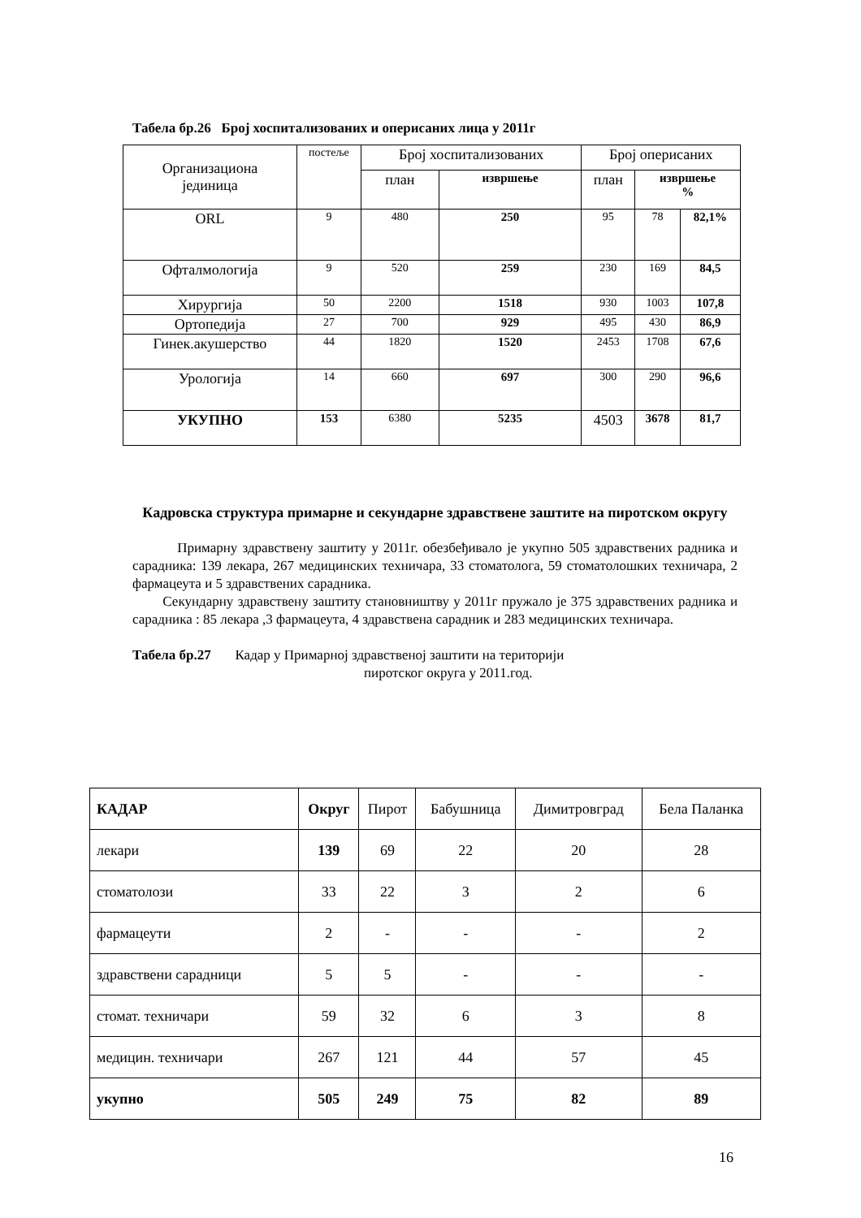Табела бр.26 Број хоспитализованих и оперисаних лица у 2011г
| Организациона јединица | постеље | Број хоспитализованих | | Број оперисаних | | |
| | | план | извршење | план | извршење % | |
| ORL | 9 | 480 | 250 | 95 | 78 | 82,1% |
| Офталмологија | 9 | 520 | 259 | 230 | 169 | 84,5 |
| Хирургија | 50 | 2200 | 1518 | 930 | 1003 | 107,8 |
| Ортопедија | 27 | 700 | 929 | 495 | 430 | 86,9 |
| Гинек.акушерство | 44 | 1820 | 1520 | 2453 | 1708 | 67,6 |
| Урологија | 14 | 660 | 697 | 300 | 290 | 96,6 |
| УКУПНО | 153 | 6380 | 5235 | 4503 | 3678 | 81,7 |
Кадровска структура примарне и секундарне здравствене заштите на пиротском округу
Примарну здравствену заштиту у 2011г. обезбеђивало је укупно 505 здравствених радника и сарадника: 139 лекара, 267 медицинских техничара, 33 стоматолога, 59 стоматолошких техничара, 2 фармацеута и 5 здравствених сарадника.
Секундарну здравствену заштиту становништву у 2011г пружало је 375 здравствених радника и сарадника : 85 лекара ,3 фармацеута, 4 здравствена сарадник и 283 медицинских техничара.
Табела бр.27 Кадар у Примарној здравственој заштити на територији
пиротског округа у 2011.год.
| КАДАР | Округ | Пирот | Бабушница | Димитровград | Бела Паланка |
| лекари | 139 | 69 | 22 | 20 | 28 |
| стоматолози | 33 | 22 | 3 | 2 | 6 |
| фармацеути | 2 | - | - | - | 2 |
| здравствени сарадници | 5 | 5 | - | - | - |
| стомат. техничари | 59 | 32 | 6 | 3 | 8 |
| медицин. техничари | 267 | 121 | 44 | 57 | 45 |
| укупно | 505 | 249 | 75 | 82 | 89 |
16